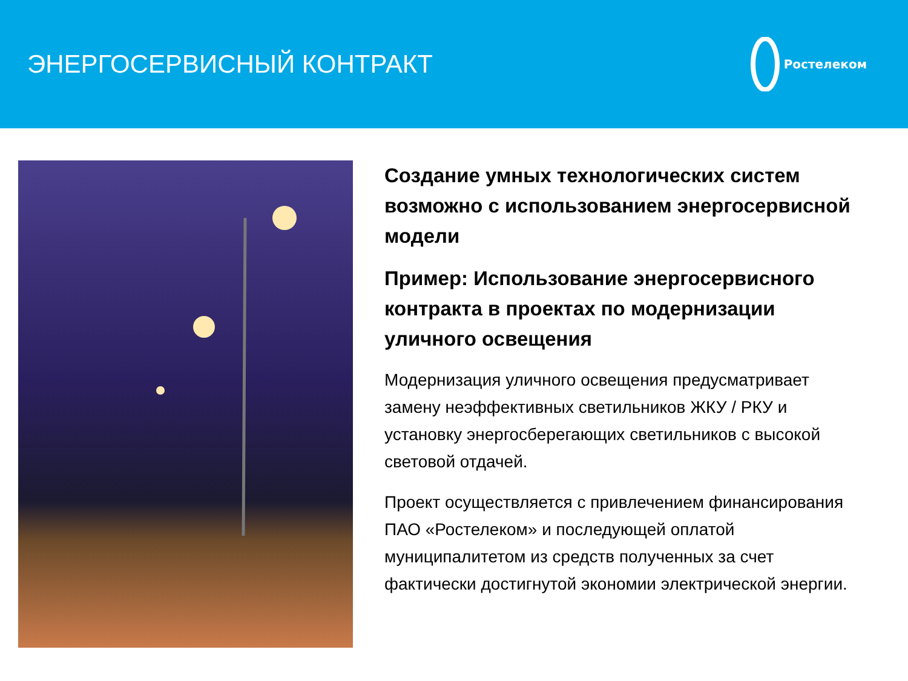ЭНЕРГОСЕРВИСНЫЙ КОНТРАКТ
Ростелеком
Создание умных технологических систем возможно с использованием энергосервисной модели
Пример: Использование энергосервисного контракта в проектах по модернизации уличного освещения
Модернизация уличного освещения предусматривает замену неэффективных светильников ЖКУ / РКУ и установку энергосберегающих светильников с высокой световой отдачей.
Проект осуществляется с привлечением финансирования ПАО «Ростелеком» и последующей оплатой муниципалитетом из средств полученных за счет фактически достигнутой экономии электрической энергии.